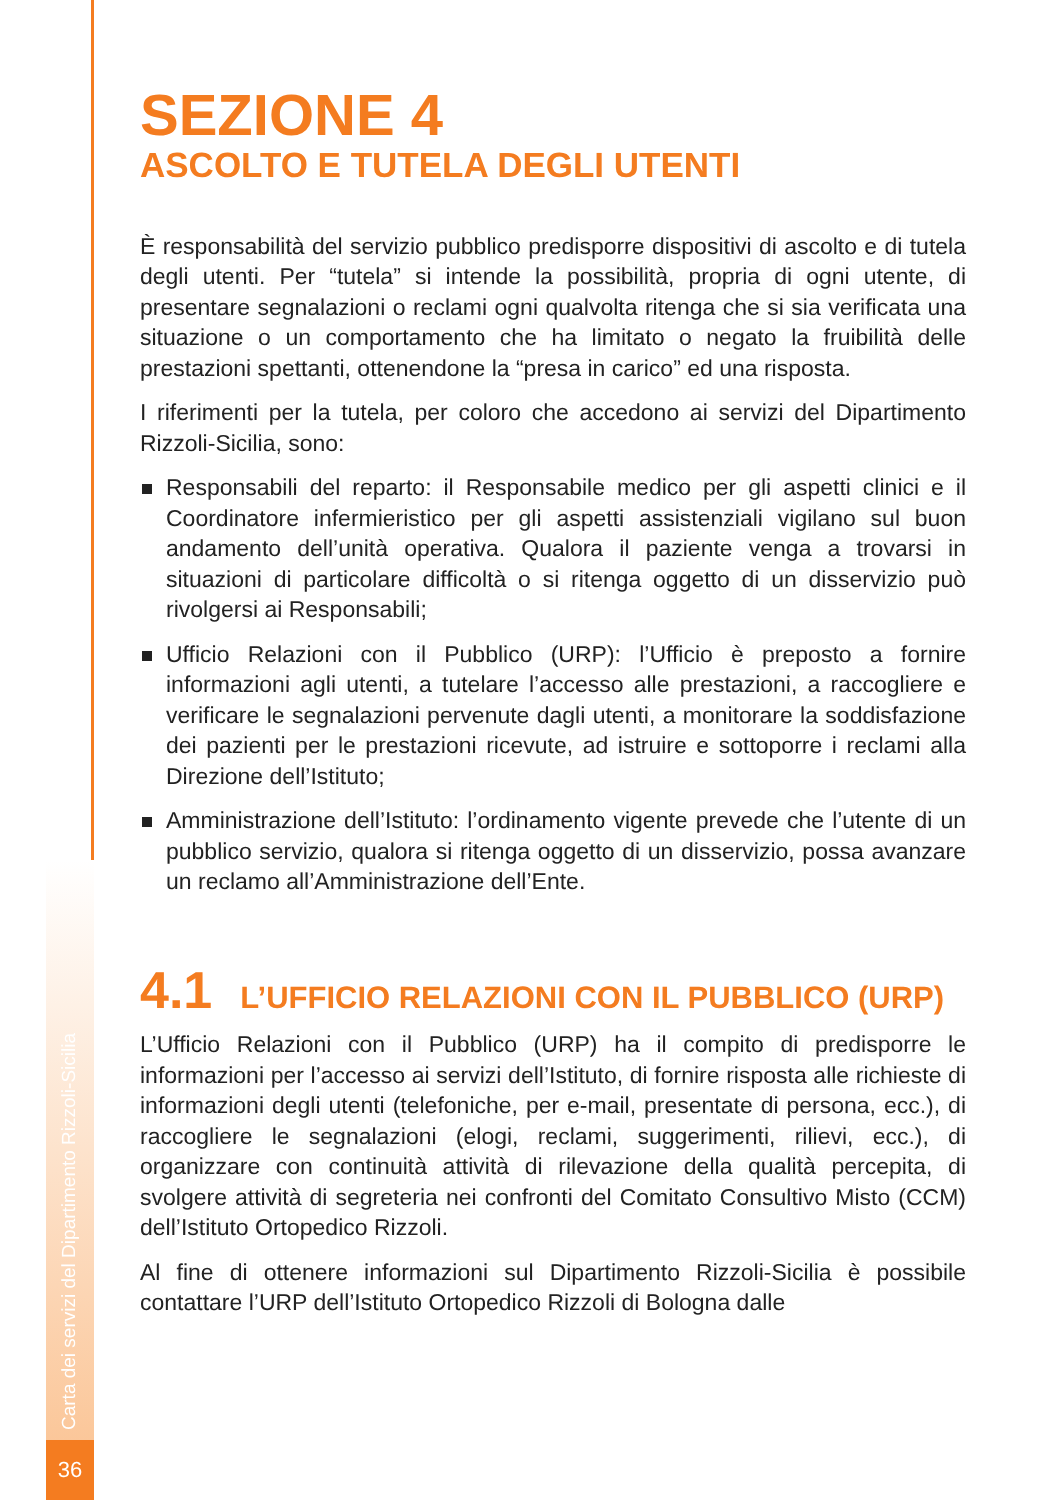Carta dei servizi del Dipartimento Rizzoli-Sicilia
36
SEZIONE 4
ASCOLTO E TUTELA DEGLI UTENTI
È responsabilità del servizio pubblico predisporre dispositivi di ascolto e di tutela degli utenti. Per “tutela” si intende la possibilità, propria di ogni utente, di presentare segnalazioni o reclami ogni qualvolta ritenga che si sia verificata una situazione o un comportamento che ha limitato o negato la fruibilità delle prestazioni spettanti, ottenendone la “presa in carico” ed una risposta.
I riferimenti per la tutela, per coloro che accedono ai servizi del Dipartimento Rizzoli-Sicilia, sono:
Responsabili del reparto: il Responsabile medico per gli aspetti clinici e il Coordinatore infermieristico per gli aspetti assistenziali vigilano sul buon andamento dell’unità operativa. Qualora il paziente venga a trovarsi in situazioni di particolare difficoltà o si ritenga oggetto di un disservizio può rivolgersi ai Responsabili;
Ufficio Relazioni con il Pubblico (URP): l’Ufficio è preposto a fornire informazioni agli utenti, a tutelare l’accesso alle prestazioni, a raccogliere e verificare le segnalazioni pervenute dagli utenti, a monitorare la soddisfazione dei pazienti per le prestazioni ricevute, ad istruire e sottoporre i reclami alla Direzione dell’Istituto;
Amministrazione dell’Istituto: l’ordinamento vigente prevede che l’utente di un pubblico servizio, qualora si ritenga oggetto di un disservizio, possa avanzare un reclamo all’Amministrazione dell’Ente.
4.1 L’UFFICIO RELAZIONI CON IL PUBBLICO (URP)
L’Ufficio Relazioni con il Pubblico (URP) ha il compito di predisporre le informazioni per l’accesso ai servizi dell’Istituto, di fornire risposta alle richieste di informazioni degli utenti (telefoniche, per e-mail, presentate di persona, ecc.), di raccogliere le segnalazioni (elogi, reclami, suggerimenti, rilievi, ecc.), di organizzare con continuità attività di rilevazione della qualità percepita, di svolgere attività di segreteria nei confronti del Comitato Consultivo Misto (CCM) dell’Istituto Ortopedico Rizzoli.
Al fine di ottenere informazioni sul Dipartimento Rizzoli-Sicilia è possibile contattare l’URP dell’Istituto Ortopedico Rizzoli di Bologna dalle